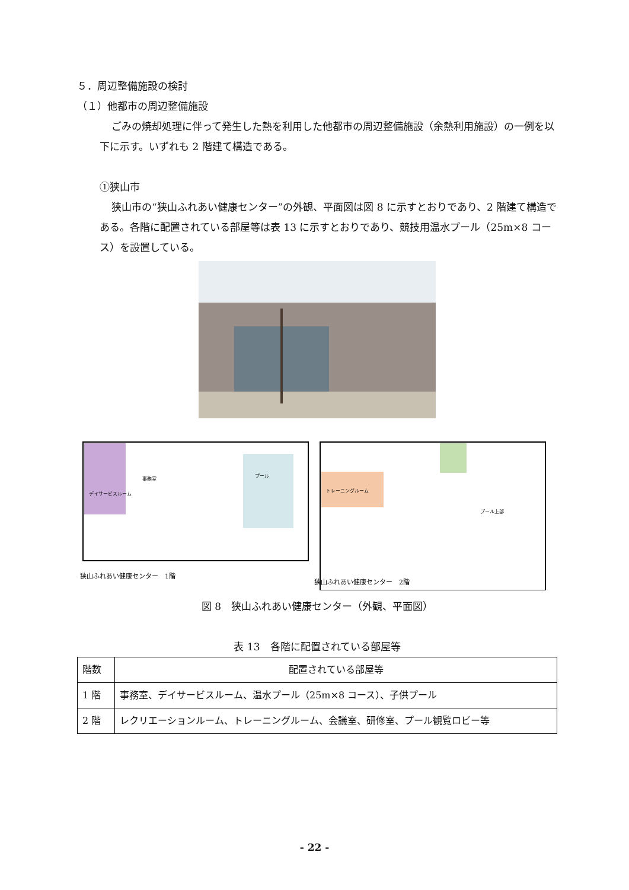５．周辺整備施設の検討
（１）他都市の周辺整備施設
ごみの焼却処理に伴って発生した熱を利用した他都市の周辺整備施設（余熱利用施設）の一例を以下に示す。いずれも 2 階建て構造である。
①狭山市
狭山市の“狭山ふれあい健康センター”の外観、平面図は図 8 に示すとおりであり、2 階建て構造である。各階に配置されている部屋等は表 13 に示すとおりであり、競技用温水プール（25m×8 コース）を設置している。
デイサービスルーム
事務室
プール
トレーニングルーム
プール上部
狭山ふれあい健康センター　1階
狭山ふれあい健康センター　2階
図 8　狭山ふれあい健康センター（外観、平面図）
表 13　各階に配置されている部屋等
| 階数 | 配置されている部屋等 |
| --- | --- |
| 1 階 | 事務室、デイサービスルーム、温水プール（25m×8 コース）、子供プール |
| 2 階 | レクリエーションルーム、トレーニングルーム、会議室、研修室、プール観覧ロビー等 |
- 22 -